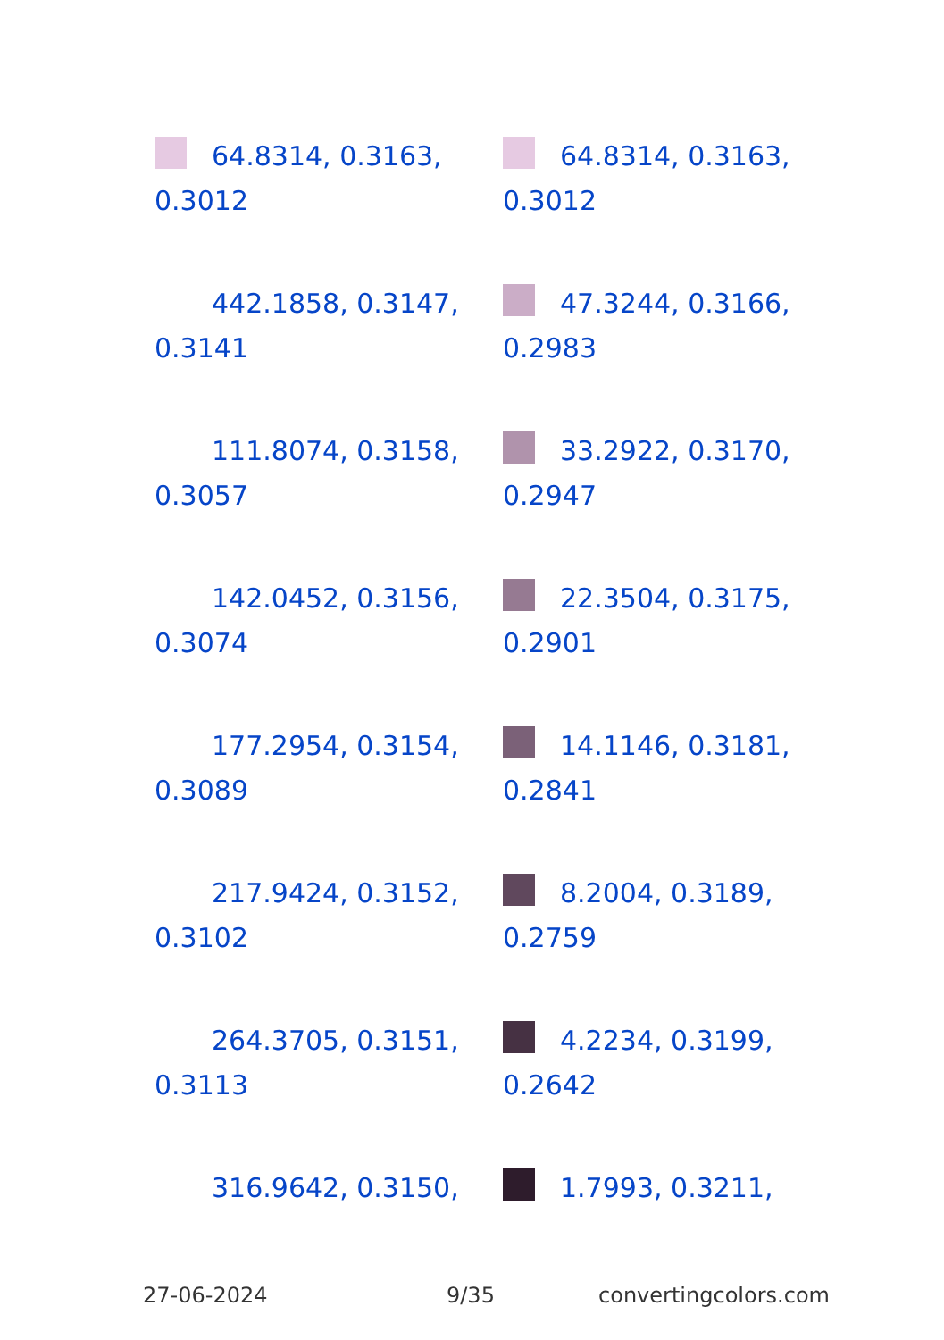64.8314, 0.3163,
0.3012
64.8314, 0.3163,
0.3012
442.1858, 0.3147,
0.3141
47.3244, 0.3166,
0.2983
111.8074, 0.3158,
0.3057
33.2922, 0.3170,
0.2947
142.0452, 0.3156,
0.3074
22.3504, 0.3175,
0.2901
177.2954, 0.3154,
0.3089
14.1146, 0.3181,
0.2841
217.9424, 0.3152,
0.3102
8.2004, 0.3189,
0.2759
264.3705, 0.3151,
0.3113
4.2234, 0.3199,
0.2642
316.9642, 0.3150,
1.7993, 0.3211,
27-06-2024 9/35 convertingcolors.com